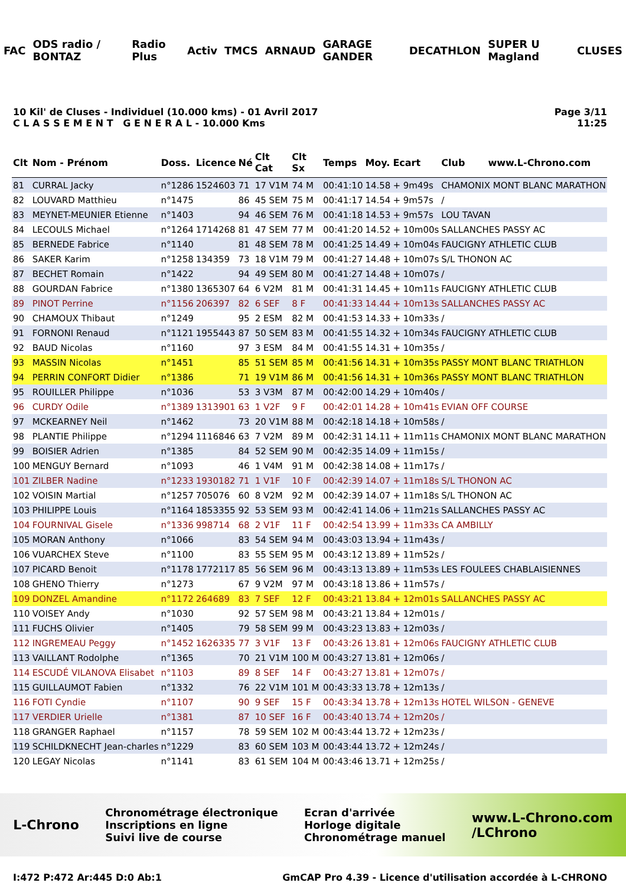FAC ODS radio / BONTAZ Radio Plus Activ TMCS ARNAUD GARAGE GANDER DECATHLON SUPER U Magland CLUSES
10 Kil' de Cluses - Individuel (10.000 kms) - 01 Avril 2017
C L A S S E M E N T G E N E R A L - 10.000 Kms
Page 3/11
11:25
| Clt | Nom - Prénom | Doss. | Licence | Né | Clt Cat | Clt Sx | Temps | Moy. | Ecart | Club www.L-Chrono.com |
| --- | --- | --- | --- | --- | --- | --- | --- | --- | --- | --- |
| 81 | CURRAL Jacky | n°1286 | 1524603 | 71 | 17 V1M | 74 M | 00:41:10 | 14.58 | + 9m49s | CHAMONIX MONT BLANC MARATHON |
| 82 | LOUVARD Matthieu | n°1475 | | 86 | 45 SEM | 75 M | 00:41:17 | 14.54 | + 9m57s | / |
| 83 | MEYNET-MEUNIER Etienne | n°1403 | | 94 | 46 SEM | 76 M | 00:41:18 | 14.53 | + 9m57s | LOU TAVAN |
| 84 | LECOULS Michael | n°1264 | 1714268 | 81 | 47 SEM | 77 M | 00:41:20 | 14.52 | + 10m00s | SALLANCHES PASSY AC |
| 85 | BERNEDE Fabrice | n°1140 | | 81 | 48 SEM | 78 M | 00:41:25 | 14.49 | + 10m04s | FAUCIGNY ATHLETIC CLUB |
| 86 | SAKER Karim | n°1258 | 134359 | 73 | 18 V1M | 79 M | 00:41:27 | 14.48 | + 10m07s | S/L THONON AC |
| 87 | BECHET Romain | n°1422 | | 94 | 49 SEM | 80 M | 00:41:27 | 14.48 | + 10m07s | / |
| 88 | GOURDAN Fabrice | n°1380 | 1365307 | 64 | 6 V2M | 81 M | 00:41:31 | 14.45 | + 10m11s | FAUCIGNY ATHLETIC CLUB |
| 89 | PINOT Perrine | n°1156 | 206397 | 82 | 6 SEF | 8 F | 00:41:33 | 14.44 | + 10m13s | SALLANCHES PASSY AC |
| 90 | CHAMOUX Thibaut | n°1249 | | 95 | 2 ESM | 82 M | 00:41:53 | 14.33 | + 10m33s | / |
| 91 | FORNONI Renaud | n°1121 | 1955443 | 87 | 50 SEM | 83 M | 00:41:55 | 14.32 | + 10m34s | FAUCIGNY ATHLETIC CLUB |
| 92 | BAUD Nicolas | n°1160 | | 97 | 3 ESM | 84 M | 00:41:55 | 14.31 | + 10m35s | / |
| 93 | MASSIN Nicolas | n°1451 | | 85 | 51 SEM | 85 M | 00:41:56 | 14.31 | + 10m35s | PASSY MONT BLANC TRIATHLON |
| 94 | PERRIN CONFORT Didier | n°1386 | | 71 | 19 V1M | 86 M | 00:41:56 | 14.31 | + 10m36s | PASSY MONT BLANC TRIATHLON |
| 95 | ROUILLER Philippe | n°1036 | | 53 | 3 V3M | 87 M | 00:42:00 | 14.29 | + 10m40s | / |
| 96 | CURDY Odile | n°1389 | 1313901 | 63 | 1 V2F | 9 F | 00:42:01 | 14.28 | + 10m41s | EVIAN OFF COURSE |
| 97 | MCKEARNEY Neil | n°1462 | | 73 | 20 V1M | 88 M | 00:42:18 | 14.18 | + 10m58s | / |
| 98 | PLANTIE Philippe | n°1294 | 1116846 | 63 | 7 V2M | 89 M | 00:42:31 | 14.11 | + 11m11s | CHAMONIX MONT BLANC MARATHON |
| 99 | BOISIER Adrien | n°1385 | | 84 | 52 SEM | 90 M | 00:42:35 | 14.09 | + 11m15s | / |
| 100 | MENGUY Bernard | n°1093 | | 46 | 1 V4M | 91 M | 00:42:38 | 14.08 | + 11m17s | / |
| 101 | ZILBER Nadine | n°1233 | 1930182 | 71 | 1 V1F | 10 F | 00:42:39 | 14.07 | + 11m18s | S/L THONON AC |
| 102 | VOISIN Martial | n°1257 | 705076 | 60 | 8 V2M | 92 M | 00:42:39 | 14.07 | + 11m18s | S/L THONON AC |
| 103 | PHILIPPE Louis | n°1164 | 1853355 | 92 | 53 SEM | 93 M | 00:42:41 | 14.06 | + 11m21s | SALLANCHES PASSY AC |
| 104 | FOURNIVAL Gisele | n°1336 | 998714 | 68 | 2 V1F | 11 F | 00:42:54 | 13.99 | + 11m33s | CA AMBILLY |
| 105 | MORAN Anthony | n°1066 | | 83 | 54 SEM | 94 M | 00:43:03 | 13.94 | + 11m43s | / |
| 106 | VUARCHEX Steve | n°1100 | | 83 | 55 SEM | 95 M | 00:43:12 | 13.89 | + 11m52s | / |
| 107 | PICARD Benoit | n°1178 | 1772117 | 85 | 56 SEM | 96 M | 00:43:13 | 13.89 | + 11m53s | LES FOULEES CHABLAISIENNES |
| 108 | GHENO Thierry | n°1273 | | 67 | 9 V2M | 97 M | 00:43:18 | 13.86 | + 11m57s | / |
| 109 | DONZEL Amandine | n°1172 | 264689 | 83 | 7 SEF | 12 F | 00:43:21 | 13.84 | + 12m01s | SALLANCHES PASSY AC |
| 110 | VOISEY Andy | n°1030 | | 92 | 57 SEM | 98 M | 00:43:21 | 13.84 | + 12m01s | / |
| 111 | FUCHS Olivier | n°1405 | | 79 | 58 SEM | 99 M | 00:43:23 | 13.83 | + 12m03s | / |
| 112 | INGREMEAU Peggy | n°1452 | 1626335 | 77 | 3 V1F | 13 F | 00:43:26 | 13.81 | + 12m06s | FAUCIGNY ATHLETIC CLUB |
| 113 | VAILLANT Rodolphe | n°1365 | | 70 | 21 V1M | 100 M | 00:43:27 | 13.81 | + 12m06s | / |
| 114 | ESCUDÉ VILANOVA Elisabet | n°1103 | | 89 | 8 SEF | 14 F | 00:43:27 | 13.81 | + 12m07s | / |
| 115 | GUILLAUMOT Fabien | n°1332 | | 76 | 22 V1M | 101 M | 00:43:33 | 13.78 | + 12m13s | / |
| 116 | FOTI Cyndie | n°1107 | | 90 | 9 SEF | 15 F | 00:43:34 | 13.78 | + 12m13s | HOTEL WILSON - GENEVE |
| 117 | VERDIER Urielle | n°1381 | | 87 | 10 SEF | 16 F | 00:43:40 | 13.74 | + 12m20s | / |
| 118 | GRANGER Raphael | n°1157 | | 78 | 59 SEM | 102 M | 00:43:44 | 13.72 | + 12m23s | / |
| 119 | SCHILDKNECHT Jean-charles | n°1229 | | 83 | 60 SEM | 103 M | 00:43:44 | 13.72 | + 12m24s | / |
| 120 | LEGAY Nicolas | n°1141 | | 83 | 61 SEM | 104 M | 00:43:46 | 13.71 | + 12m25s | / |
L-Chrono Chronométrage électronique
Inscriptions en ligne
Suivi live de course Ecran d'arrivée
Horloge digitale
Chronométrage manuel www.L-Chrono.com
/LChrono
I:472 P:472 Ar:445 D:0 Ab:1 GmCAP Pro 4.39 - Licence d'utilisation accordée à L-CHRONO